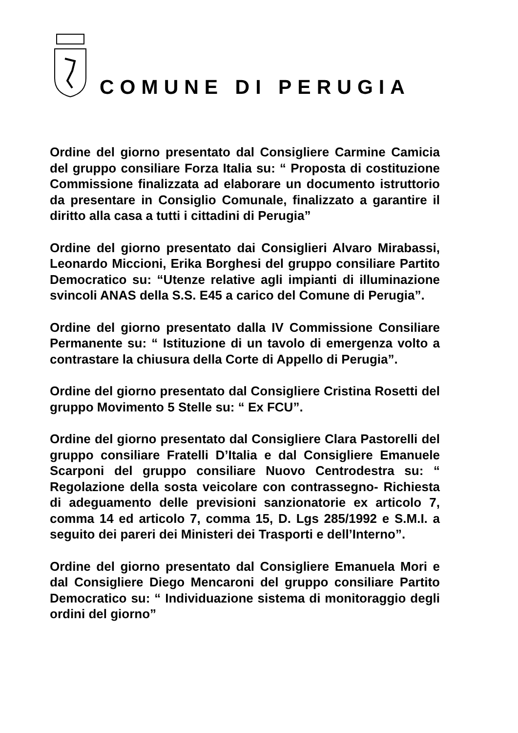COMUNE DI PERUGIA
Ordine del giorno presentato dal Consigliere Carmine Camicia del gruppo consiliare Forza Italia su: “ Proposta di costituzione Commissione finalizzata ad elaborare un documento istruttorio da presentare in Consiglio Comunale, finalizzato a garantire il diritto alla casa a tutti i cittadini di Perugia”
Ordine del giorno presentato dai Consiglieri Alvaro Mirabassi, Leonardo Miccioni, Erika Borghesi del gruppo consiliare Partito Democratico su: “Utenze relative agli impianti di illuminazione svincoli ANAS della S.S. E45 a carico del Comune di Perugia”.
Ordine del giorno presentato dalla IV Commissione Consiliare Permanente su: “ Istituzione di un tavolo di emergenza volto a contrastare la chiusura della Corte di Appello di Perugia”.
Ordine del giorno presentato dal Consigliere Cristina Rosetti del gruppo Movimento 5 Stelle su: “ Ex FCU”.
Ordine del giorno presentato dal Consigliere Clara Pastorelli del gruppo consiliare Fratelli D’Italia e dal Consigliere Emanuele Scarponi del gruppo consiliare Nuovo Centrodestra su: “ Regolazione della sosta veicolare con contrassegno- Richiesta di adeguamento delle previsioni sanzionatorie ex articolo 7, comma 14 ed articolo 7, comma 15, D. Lgs 285/1992 e S.M.I. a seguito dei pareri dei Ministeri dei Trasporti e dell’Interno”.
Ordine del giorno presentato dal Consigliere Emanuela Mori e dal Consigliere Diego Mencaroni del gruppo consiliare Partito Democratico su: “ Individuazione sistema di monitoraggio degli ordini del giorno”